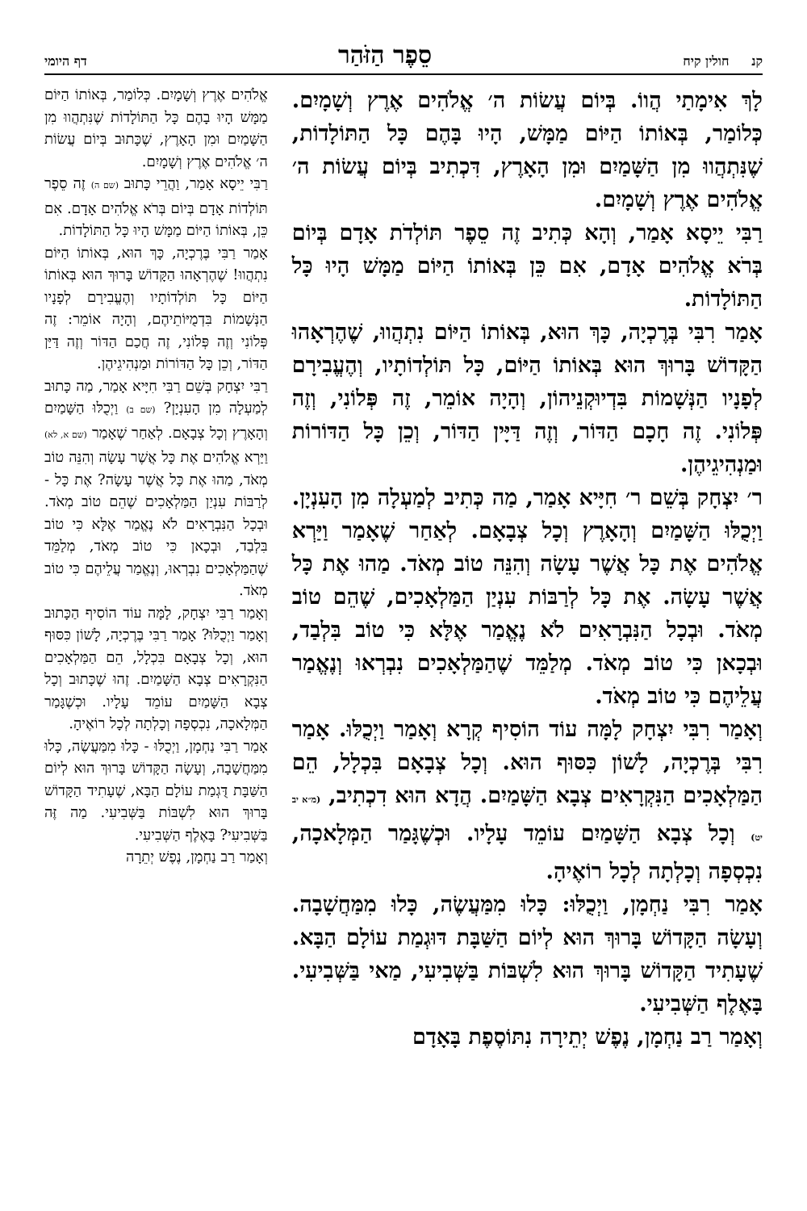קנ חולין קיח סֵפֶר הַזֹּהַר דף היומי
לָךְ אִימָתַי הֲווֹ. בְּיוֹם עֲשׂוֹת ה׳ אֱלֹהִים אֶרֶץ וְשָׁמָיִם. כְּלוֹמַר, בְּאוֹתוֹ הַיּוֹם מַמָּשׁ, הָיוּ בָּהֶם כָּל הַתּוֹלָדוֹת, שֶׁנִּתְהֲווּ מִן הַשָּׁמַיִם וּמִן הָאָרֶץ, דִּכְתִיב בְּיוֹם עֲשׂוֹת ה׳ אֱלֹהִים אֶרֶץ וְשָׁמָיִם.
רַבִּי יֵיסָא אָמַר, וְהָא כְּתִיב זֶה סֵפֶר תּוֹלְדֹת אָדָם בְּיוֹם בְּרֹא אֱלֹהִים אָדָם, אִם כֵּן בְּאוֹתוֹ הַיּוֹם מַמָּשׁ הָיוּ כָּל הַתּוֹלָדוֹת.
אָמַר רִבִּי בְּרֶכְיָה, כָּךְ הוּא, בְּאוֹתוֹ הַיּוֹם נִתְהֲווּ, שֶׁהֶרְאָהוּ הַקָּדוֹשׁ בָּרוּךְ הוּא בְּאוֹתוֹ הַיּוֹם, כָּל תּוֹלְדוֹתָיו, וְהֶעֱבִירָם לְפָנָיו הַנְּשָׁמוֹת בִּדְיוּקְנֵיהוֹן, וְהָיָה אוֹמֵר, זֶה פְּלוֹנִי, וְזֶה פְּלוֹנִי. זֶה חָכָם הַדּוֹר, וְזֶה דַּיָּין הַדּוֹר, וְכֵן כָּל הַדּוֹרוֹת וּמַנְהִיגֵיהֶן.
ר׳ יִצְחָק בְּשֵׁם ר׳ חִיָּיא אָמַר, מַה כְּתִיב לְמַעְלָה מִן הָעִנְיָן. וַיְכֻלּוּ הַשָּׁמַיִם וְהָאָרֶץ וְכָל צְבָאָם. לְאַחַר שֶׁאָמַר וַיַּרְא אֱלֹהִים אֶת כָּל אֲשֶׁר עָשָׂה וְהִנֵּה טוֹב מְאֹד. מַהוּ אֶת כָּל אֲשֶׁר עָשָׂה. אֶת כָּל לְרַבּוֹת עִנְיַן הַמַּלְאָכִים, שֶׁהֵם טוֹב מְאֹד. וּבְכָל הַנִּבְרָאִים לֹא נֶאֱמַר אֶלָּא כִּי טוֹב בִּלְבַד, וּבְכָאן כִּי טוֹב מְאֹד. מְלַמֵּד שֶׁהַמַּלְאָכִים נִבְרְאוּ וְנֶאֱמַר עֲלֵיהֶם כִּי טוֹב מְאֹד.
וְאָמַר רִבִּי יִצְחָק לָמָּה עוֹד הוֹסִיף קְרָא וְאָמַר וַיְכֻלּוּ. אָמַר רִבִּי בְּרֶכְיָה, לָשׁוֹן כִּסּוּף הוּא. וְכָל צְבָאָם בִּכְלָל, הֵם הַמַּלְאָכִים הַנִּקְרָאִים צְבָא הַשָּׁמַיִם. הֲדָא הוּא דִכְתִיב, (מ״א יב יט) וְכָל צְבָא הַשָּׁמַיִם עוֹמֵד עָלָיו. וּכְשֶׁגָּמַר הַמְּלָאכָה, נִכְסְפָה וְכָלְתָה לְכָל רוֹאֶיהָ.
אָמַר רִבִּי נַחְמָן, וַיְכֻלּוּ: כָּלוּ מִמַּעֲשֶׂה, כָּלוּ מִמַּחֲשָׁבָה. וְעָשָׂה הַקָּדוֹשׁ בָּרוּךְ הוּא לְיוֹם הַשַּׁבָּת דּוּגְמַת עוֹלָם הַבָּא. שֶׁעָתִיד הַקָּדוֹשׁ בָּרוּךְ הוּא לִשְׁבּוֹת בַּשְּׁבִיעִי, מַאי בַּשְּׁבִיעִי. בָּאֶלֶף הַשְּׁבִיעִי.
וְאָמַר רַב נַחְמָן, נֶפֶשׁ יְתֵירָה נִתּוֹסֶפֶת בָּאָדָם
אֱלֹהִים אֶרֶץ וְשָׁמָיִם. כְּלוֹמַר, בְּאוֹתוֹ הַיּוֹם מַמָּשׁ הָיוּ בָהֶם כָּל הַתּוֹלָדוֹת שֶׁנִּתְהֲווּ מִן הַשָּׁמַיִם וּמִן הָאָרֶץ, שֶׁכָּתוּב בְּיוֹם עֲשׂוֹת ה׳ אֱלֹהִים אֶרֶץ וְשָׁמָיִם.
רַבִּי יֵיסָא אָמַר, וַהֲרֵי כָּתוּב (שם ה) זֶה סֵפֶר תּוֹלְדוֹת אָדָם בְּיוֹם בְּרֹא אֱלֹהִים אָדָם. אִם כֵּן, בְּאוֹתוֹ הַיּוֹם מַמָּשׁ הָיוּ כָּל הַתּוֹלָדוֹת.
אָמַר רַבִּי בֶּרֶכְיָה, כָּךְ הוּא, בְּאוֹתוֹ הַיּוֹם נִתְהֲווּ! שֶׁהֶרְאָהוּ הַקָּדוֹשׁ בָּרוּךְ הוּא בְּאוֹתוֹ הַיּוֹם כָּל תּוֹלְדוֹתָיו וְהֶעֱבִירָם לְפָנָיו הַנְּשָׁמוֹת בִּדְמֻיּוֹתֵיהֶם, וְהָיָה אוֹמֵר: זֶה פְּלוֹנִי וְזֶה פְּלוֹנִי, זֶה חֲכַם הַדּוֹר וְזֶה דַּיַּן הַדּוֹר, וְכֵן כָּל הַדּוֹרוֹת וּמַנְהִיגֵיהֶן.
רַבִּי יִצְחָק בְּשֵׁם רַבִּי חִיָּיא אָמַר, מַה כָּתוּב לְמַעְלָה מִן הָעִנְיָן? (שם ב) וַיְכֻלּוּ הַשָּׁמַיִם וְהָאָרֶץ וְכָל צְבָאָם. לְאַחַר שֶׁאָמַר (שם א, לא) וַיַּרְא אֱלֹהִים אֶת כָּל אֲשֶׁר עָשָׂה וְהִנֵּה טוֹב מְאֹד, מַהוּ אֶת כָּל אֲשֶׁר עָשָׂה? אֶת כָּל - לְרַבּוֹת עִנְיַן הַמַּלְאָכִים שֶׁהֵם טוֹב מְאֹד. וּבְכָל הַנִּבְרָאִים לֹא נֶאֱמַר אֶלָּא כִּי טוֹב בִּלְבַד, וּבְכָאן כִּי טוֹב מְאֹד, מְלַמֵּד שֶׁהַמַּלְאָכִים נִבְרְאוּ, וְנֶאֱמַר עֲלֵיהֶם כִּי טוֹב מְאֹד.
וְאָמַר רַבִּי יִצְחָק, לָמָּה עוֹד הוֹסִיף הַכָּתוּב וְאָמַר וַיְכֻלּוּ? אָמַר רַבִּי בֶּרֶכְיָה, לָשׁוֹן כִּסּוּף הוּא, וְכָל צְבָאָם בִּכְלָל, הֵם הַמַּלְאָכִים הַנִּקְרָאִים צְבָא הַשָּׁמַיִם. זֶהוּ שֶׁכָּתוּב וְכָל צְבָא הַשָּׁמַיִם עוֹמֵד עָלָיו. וּכְשֶׁגָּמַר הַמְּלָאכָה, נִכְסְפָה וְכָלְתָה לְכָל רוֹאֶיהָ.
אָמַר רַבִּי נַחְמָן, וַיְכֻלּוּ - כָּלוּ מִמַּעֲשֶׂה, כָּלוּ מִמַּחֲשָׁבָה, וְעָשָׂה הַקָּדוֹשׁ בָּרוּךְ הוּא לְיוֹם הַשַּׁבָּת דֻּגְמַת עוֹלָם הַבָּא, שֶׁעָתִיד הַקָּדוֹשׁ בָּרוּךְ הוּא לִשְׁבּוֹת בַּשְּׁבִיעִי. מַה זֶּה בַּשְּׁבִיעִי? בָּאֶלֶף הַשְּׁבִיעִי.
וְאָמַר רַב נַחְמָן, נֶפֶשׁ יְתֵרָה